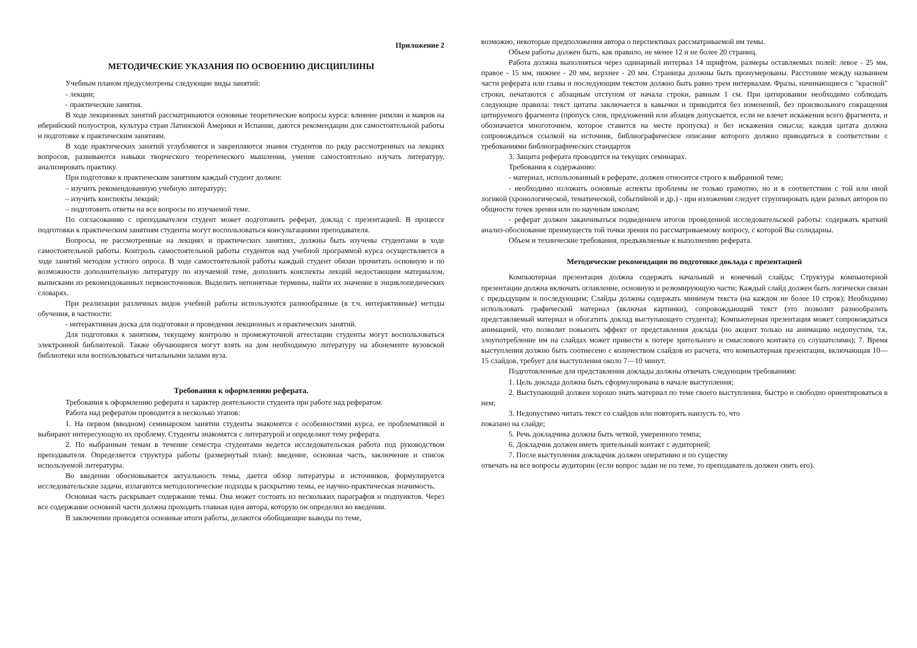Приложение 2
МЕТОДИЧЕСКИЕ УКАЗАНИЯ ПО ОСВОЕНИЮ ДИСЦИПЛИНЫ
Учебным планом предусмотрены следующие виды занятий:
- лекции;
- практические занятия.
В ходе лекционных занятий рассматриваются основные теоретические вопросы курса: влияние римлян и мавров на иберийский полуостров, культура стран Латинской Америки и Испании, даются рекомендации для самостоятельной работы и подготовке к практическим занятиям.
В ходе практических занятий углубляются и закрепляются знания студентов по ряду рассмотренных на лекциях вопросов, развиваются навыки творческого теоретического мышления, умение самостоятельно изучать литературу, анализировать практику.
При подготовке к практическим занятиям каждый студент должен:
– изучить рекомендованную учебную литературу;
– изучить конспекты лекций;
– подготовить ответы на все вопросы по изучаемой теме.
По согласованию с преподавателем студент может подготовить реферат, доклад с презентацией. В процессе подготовки к практическим занятиям студенты могут воспользоваться консультациями преподавателя.
Вопросы, не рассмотренные на лекциях и практических занятиях, должны быть изучены студентами в ходе самостоятельной работы. Контроль самостоятельной работы студентов над учебной программой курса осуществляется в ходе занятий методом устного опроса. В ходе самостоятельной работы каждый студент обязан прочитать основную и по возможности дополнительную литературу по изучаемой теме, дополнить конспекты лекций недостающим материалом, выписками из рекомендованных первоисточников. Выделить непонятные термины, найти их значение в энциклопедических словарях.
При реализации различных видов учебной работы используются разнообразные (в т.ч. интерактивные) методы обучения, в частности:
- интерактивная доска для подготовки и проведения лекционных и практических занятий.
Для подготовки к занятиям, текущему контролю и промежуточной аттестации студенты могут воспользоваться электронной библиотекой. Также обучающиеся могут взять на дом необходимую литературу на абонементе вузовской библиотеки или воспользоваться читальными залами вуза.
Требования к оформлению реферата.
Требования к оформлению реферата и характер деятельности студента при работе над рефератом.
Работа над рефератом проводится в несколько этапов:
1. На первом (вводном) семинарском занятии студенты знакомятся с особенностями курса, ее проблематикой и выбирают интересующую их проблему. Студенты знакомятся с литературой и определяют тему реферата.
2. По выбранным темам в течение семестра студентами ведется исследовательская работа под руководством преподавателя. Определяется структура работы (развернутый план): введение, основная часть, заключение и список используемой литературы.
Во введении обосновывается актуальность темы, дается обзор литературы и источников, формулируется исследовательские задачи, излагаются методологические подходы к раскрытию темы, ее научно-практическая значимость.
Основная часть раскрывает содержание темы. Она может состоять из нескольких параграфов и подпунктов. Через все содержание основной части должна проходить главная идея автора, которую он определил во введении.
В заключении проводятся основные итоги работы, делаются обобщающие выводы по теме,
возможно, некоторые предположения автора о перспективах рассматриваемой им темы.
Объем работы должен быть, как правило, не менее 12 и не более 20 страниц.
Работа должна выполняться через одинарный интервал 14 шрифтом, размеры оставляемых полей: левое - 25 мм, правое - 15 мм, нижнее - 20 мм, верхнее - 20 мм. Страницы должны быть пронумерованы. Расстояние между названием части реферата или главы и последующим текстом должно быть равно трем интервалам. Фразы, начинающиеся с "красной" строки, печатаются с абзацным отступом от начала строки, равным 1 см. При цитировании необходимо соблюдать следующие правила: текст цитаты заключается в кавычки и приводится без изменений, без произвольного сокращения цитируемого фрагмента (пропуск слов, предложений или абзацев допускается, если не влечет искажения всего фрагмента, и обозначается многоточием, которое ставится на месте пропуска) и без искажения смысла; каждая цитата должна сопровождаться ссылкой на источник, библиографическое описание которого должно приводиться в соответствии с требованиями библиографических стандартов
3. Защита реферата проводится на текущих семинарах.
Требования к содержанию:
- материал, использованный в реферате, должен относится строго к выбранной теме;
- необходимо изложить основные аспекты проблемы не только грамотно, но и в соответствии с той или иной логикой (хронологической, тематической, событийной и др.) - при изложении следует сгруппировать идеи разных авторов по общности точек зрения или по научным школам;
- реферат должен заканчиваться подведением итогов проведенной исследовательской работы: содержать краткий анализ-обоснование преимуществ той точки зрения по рассматриваемому вопросу, с которой Вы солидарны.
Объем и технические требования, предъявляемые к выполнению реферата.
Методические рекомендации по подготовке доклада с презентацией
Компьютерная презентация должна содержать начальный и конечный слайды; Структура компьютерной презентации должна включать оглавление, основную и резюмирующую части; Каждый слайд должен быть логически связан с предыдущим и последующим; Слайды должны содержать минимум текста (на каждом не более 10 строк); Необходимо использовать графический материал (включая картинки), сопровождающий текст (это позволит разнообразить представляемый материал и обогатить доклад выступающего студента); Компьютерная презентация может сопровождаться анимацией, что позволит повысить эффект от представления доклада (но акцент только на анимацию недопустим, т.к. злоупотребление им на слайдах может привести к потере зрительного и смыслового контакта со слушателями); 7. Время выступления должно быть соотнесено с количеством слайдов из расчета, что компьютерная презентация, включающая 10— 15 слайдов, требует для выступления около 7—10 минут.
Подготовленные для представления доклады должны отвечать следующим требованиям:
1. Цель доклада должна быть сформулирована в начале выступления;
2. Выступающий должен хорошо знать материал по теме своего выступления, быстро и свободно ориентироваться в нем;
3. Недопустимо читать текст со слайдов или повторять наизусть то, что
показано на слайде;
5. Речь докладчика должна быть четкой, умеренного темпа;
6. Докладчик должен иметь зрительный контакт с аудиторией;
7. После выступления докладчик должен оперативно и по существу
отвечать на все вопросы аудитории (если вопрос задан не по теме, то преподаватель должен снять его).